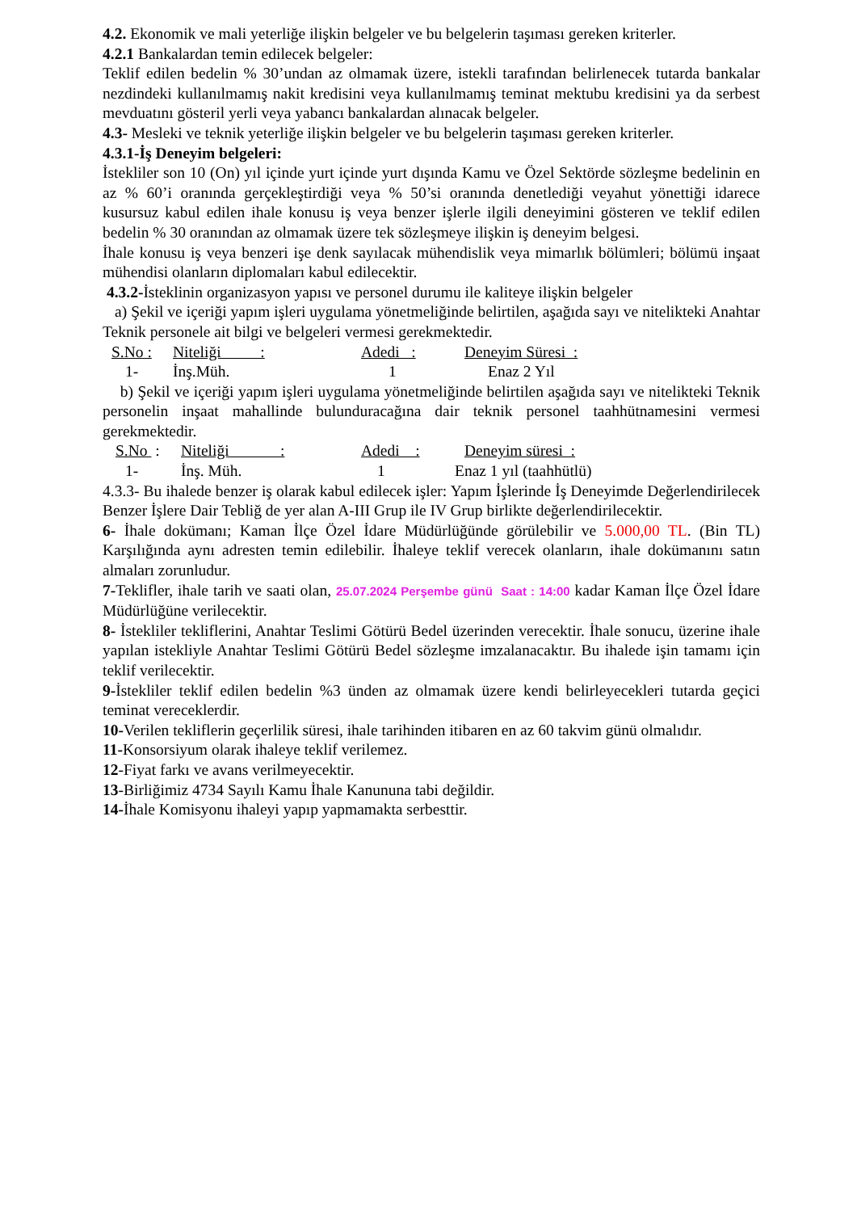4.2. Ekonomik ve mali yeterliğe ilişkin belgeler ve bu belgelerin taşıması gereken kriterler.
4.2.1 Bankalardan temin edilecek belgeler:
Teklif edilen bedelin % 30’undan az olmamak üzere, istekli tarafından belirlenecek tutarda bankalar nezdindeki kullanılmamış nakit kredisini veya kullanılmamış teminat mektubu kredisini ya da serbest mevduatını gösteril yerli veya yabancı bankalardan alınacak belgeler.
4.3- Mesleki ve teknik yeterliğe ilişkin belgeler ve bu belgelerin taşıması gereken kriterler.
4.3.1-İş Deneyim belgeleri:
İstekliler son 10 (On) yıl içinde yurt içinde yurt dışında Kamu ve Özel Sektörde sözleşme bedelinin en az % 60’i oranında gerçekleştirdiği veya % 50’si oranında denetlediği veyahut yönettiği idarece kusursuz kabul edilen ihale konusu iş veya benzer işlerle ilgili deneyimini gösteren ve teklif edilen bedelin % 30 oranından az olmamak üzere tek sözleşmeye ilişkin iş deneyim belgesi.
İhale konusu iş veya benzeri işe denk sayılacak mühendislik veya mimarlık bölümleri; bölümü inşaat mühendisi olanların diplomaları kabul edilecektir.
4.3.2-İsteklinin organizasyon yapısı ve personel durumu ile kaliteye ilişkin belgeler
a) Şekil ve içeriği yapım işleri uygulama yönetmeliğinde belirtilen, aşağıda sayı ve nitelikteki Anahtar Teknik personele ait bilgi ve belgeleri vermesi gerekmektedir.
| S.No : | Niteliği : | Adedi : | Deneyim Süresi : |
| 1- | İnş.Müh. | 1 | Enaz 2 Yıl |
b) Şekil ve içeriği yapım işleri uygulama yönetmeliğinde belirtilen aşağıda sayı ve nitelikteki Teknik personelin inşaat mahallinde bulunduracağına dair teknik personel taahhütnamesini vermesi gerekmektedir.
| S.No : | Niteliği : | Adedi : | Deneyim süresi : |
| 1- | İnş. Müh. | 1 | Enaz 1 yıl (taahhütlü) |
4.3.3- Bu ihalede benzer iş olarak kabul edilecek işler: Yapım İşlerinde İş Deneyimde Değerlendirilecek Benzer İşlere Dair Tebliğ de yer alan A-III Grup ile IV Grup birlikte değerlendirilecektir.
6- İhale dokümanı; Kaman İlçe Özel İdare Müdürlüğünde görülebilir ve 5.000,00 TL. (Bin TL) Karşılığında aynı adresten temin edilebilir. İhaleye teklif verecek olanların, ihale dokümanını satın almaları zorunludur.
7-Teklifler, ihale tarih ve saati olan, 25.07.2024 Perşembe günü Saat : 14:00 kadar Kaman İlçe Özel İdare Müdürlüğüne verilecektir.
8- İstekliler tekliflerini, Anahtar Teslimi Götürü Bedel üzerinden verecektir. İhale sonucu, üzerine ihale yapılan istekliyle Anahtar Teslimi Götürü Bedel sözleşme imzalanacaktır. Bu ihalede işin tamamı için teklif verilecektir.
9-İstekliler teklif edilen bedelin %3 ünden az olmamak üzere kendi belirleyecekleri tutarda geçici teminat vereceklerdir.
10-Verilen tekliflerin geçerlilik süresi, ihale tarihinden itibaren en az 60 takvim günü olmalıdır.
11-Konsorsiyum olarak ihaleye teklif verilemez.
12-Fiyat farkı ve avans verilmeyecektir.
13-Birliğimiz 4734 Sayılı Kamu İhale Kanununa tabi değildir.
14-İhale Komisyonu ihaleyi yapıp yapmamakta serbesttir.